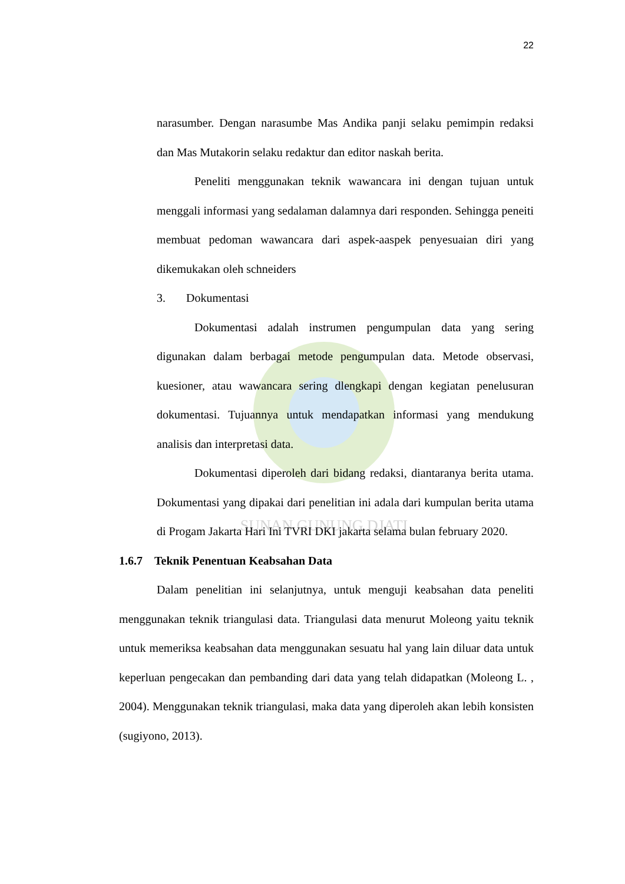22
SUNAN GUNUNG DJATI
narasumber. Dengan narasumbe Mas Andika panji selaku pemimpin redaksi dan Mas Mutakorin selaku redaktur dan editor naskah berita.
Peneliti menggunakan teknik wawancara ini dengan tujuan untuk menggali informasi yang sedalaman dalamnya dari responden. Sehingga peneiti membuat pedoman wawancara dari aspek-aaspek penyesuaian diri yang dikemukakan oleh schneiders
3. Dokumentasi
Dokumentasi adalah instrumen pengumpulan data yang sering digunakan dalam berbagai metode pengumpulan data. Metode observasi, kuesioner, atau wawancara sering dlengkapi dengan kegiatan penelusuran dokumentasi. Tujuannya untuk mendapatkan informasi yang mendukung analisis dan interpretasi data.
Dokumentasi diperoleh dari bidang redaksi, diantaranya berita utama. Dokumentasi yang dipakai dari penelitian ini adala dari kumpulan berita utama di Progam Jakarta Hari Ini TVRI DKI jakarta selama bulan february 2020.
1.6.7 Teknik Penentuan Keabsahan Data
Dalam penelitian ini selanjutnya, untuk menguji keabsahan data peneliti menggunakan teknik triangulasi data. Triangulasi data menurut Moleong yaitu teknik untuk memeriksa keabsahan data menggunakan sesuatu hal yang lain diluar data untuk keperluan pengecakan dan pembanding dari data yang telah didapatkan (Moleong L. , 2004). Menggunakan teknik triangulasi, maka data yang diperoleh akan lebih konsisten (sugiyono, 2013).